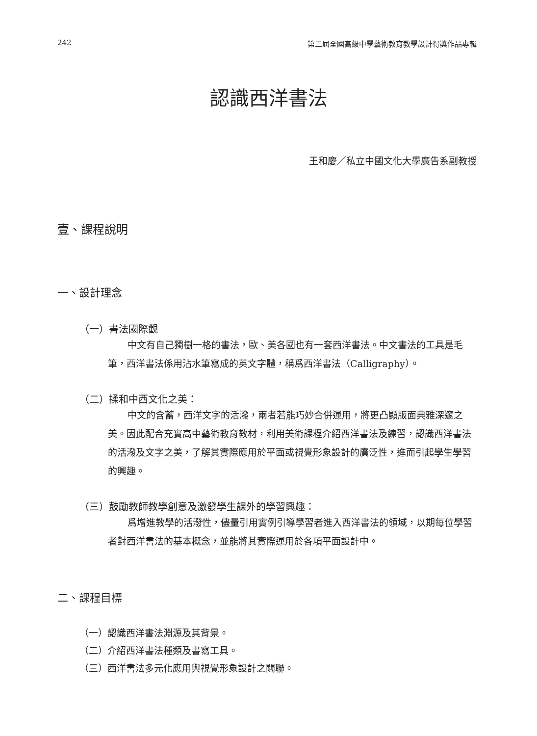242 第二屆全國高級中學藝術教育教學設計得獎作品專輯
認識西洋書法
王和慶／私立中國文化大學廣告系副教授
壹、課程說明
一、設計理念
（一）書法國際觀
中文有自己獨樹一格的書法，歐、美各國也有一套西洋書法。中文書法的工具是毛筆，西洋書法係用沾水筆寫成的英文字體，稱爲西洋書法（Calligraphy）。
（二）揉和中西文化之美：
中文的含蓄，西洋文字的活潑，兩者若能巧妙合併運用，將更凸顯版面典雅深邃之美。因此配合充實高中藝術教育教材，利用美術課程介紹西洋書法及練習，認識西洋書法的活潑及文字之美，了解其實際應用於平面或視覺形象設計的廣泛性，進而引起學生學習的興趣。
（三）鼓勵教師教學創意及激發學生課外的學習興趣：
爲增進教學的活潑性，儘量引用實例引導學習者進入西洋書法的領域，以期每位學習者對西洋書法的基本概念，並能將其實際運用於各項平面設計中。
二、課程目標
（一）認識西洋書法淵源及其背景。
（二）介紹西洋書法種類及書寫工具。
（三）西洋書法多元化應用與視覺形象設計之關聯。